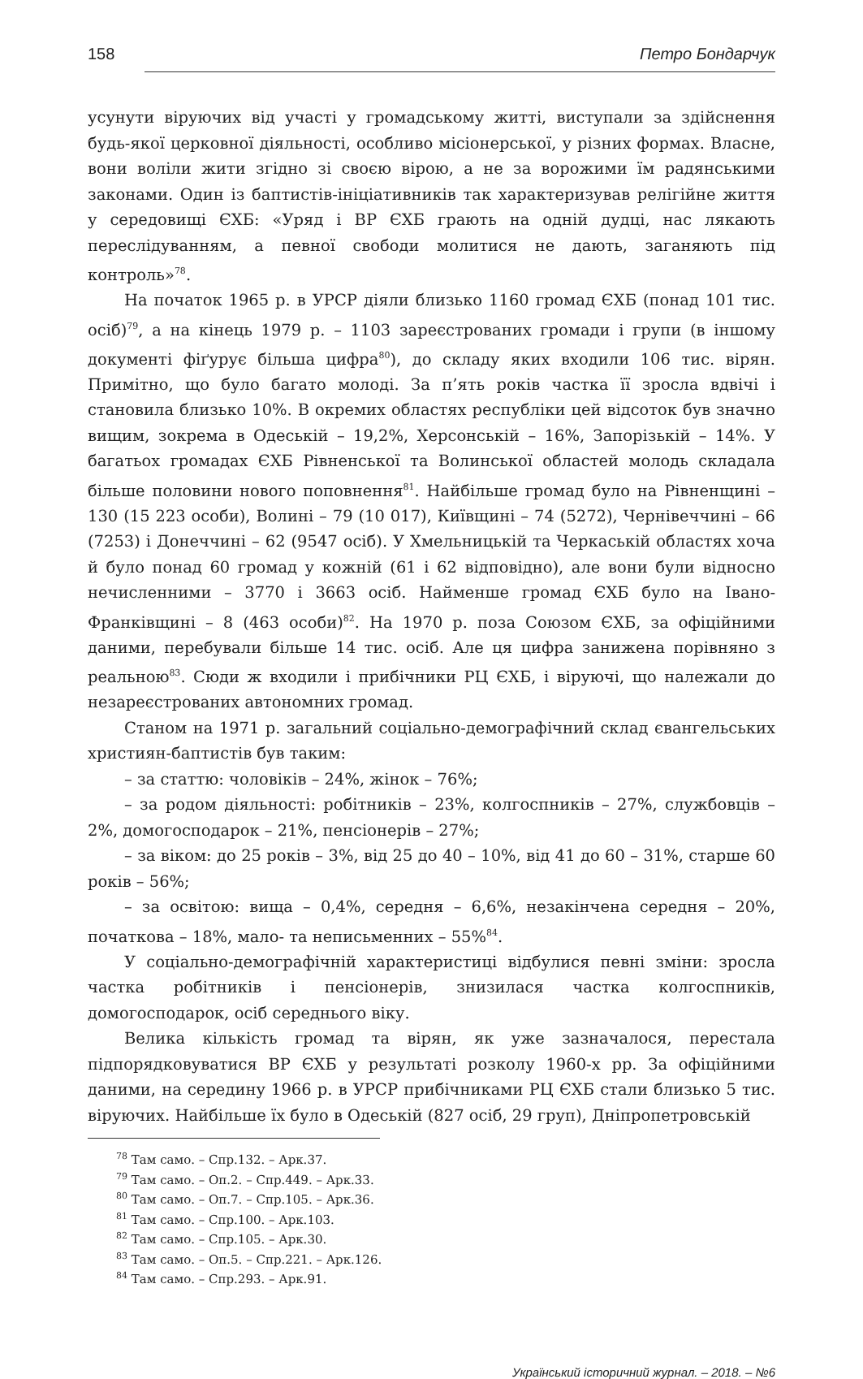158 Петро Бондарчук
усунути віруючих від участі у громадському житті, виступали за здійснення будь-якої церковної діяльності, особливо місіонерської, у різних формах. Власне, вони воліли жити згідно зі своєю вірою, а не за ворожими їм радянськими законами. Один із баптистів-ініціативників так характеризував релігійне життя у середовищі ЄХБ: «Уряд і ВР ЄХБ грають на одній дудці, нас лякають переслідуванням, а певної свободи молитися не дають, заганяють під контроль»<sup>78</sup>.
На початок 1965 р. в УРСР діяли близько 1160 громад ЄХБ (понад 101 тис. осіб)<sup>79</sup>, а на кінець 1979 р. – 1103 зареєстрованих громади і групи (в іншому документі фіґурує більша цифра<sup>80</sup>), до складу яких входили 106 тис. вірян. Примітно, що було багато молоді. За п’ять років частка її зросла вдвічі і становила близько 10%. В окремих областях республіки цей відсоток був значно вищим, зокрема в Одеській – 19,2%, Херсонській – 16%, Запорізькій – 14%. У багатьох громадах ЄХБ Рівненської та Волинської областей молодь складала більше половини нового поповнення<sup>81</sup>. Найбільше громад було на Рівненщині – 130 (15 223 особи), Волині – 79 (10 017), Київщині – 74 (5272), Чернівеччині – 66 (7253) і Донеччині – 62 (9547 осіб). У Хмельницькій та Черкаській областях хоча й було понад 60 громад у кожній (61 і 62 відповідно), але вони були відносно нечисленними – 3770 і 3663 осіб. Найменше громад ЄХБ було на Івано-Франківщині – 8 (463 особи)<sup>82</sup>. На 1970 р. поза Союзом ЄХБ, за офіційними даними, перебували більше 14 тис. осіб. Але ця цифра занижена порівняно з реальною<sup>83</sup>. Сюди ж входили і прибічники РЦ ЄХБ, і віруючі, що належали до незареєстрованих автономних громад.
Станом на 1971 р. загальний соціально-демографічний склад євангельських християн-баптистів був таким:
– за статтю: чоловіків – 24%, жінок – 76%;
– за родом діяльності: робітників – 23%, колгоспників – 27%, службовців – 2%, домогосподарок – 21%, пенсіонерів – 27%;
– за віком: до 25 років – 3%, від 25 до 40 – 10%, від 41 до 60 – 31%, старше 60 років – 56%;
– за освітою: вища – 0,4%, середня – 6,6%, незакінчена середня – 20%, початкова – 18%, мало- та неписьменних – 55%<sup>84</sup>.
У соціально-демографічній характеристиці відбулися певні зміни: зросла частка робітників і пенсіонерів, знизилася частка колгоспників, домогосподарок, осіб середнього віку.
Велика кількість громад та вірян, як уже зазначалося, перестала підпорядковуватися ВР ЄХБ у результаті розколу 1960-х рр. За офіційними даними, на середину 1966 р. в УРСР прибічниками РЦ ЄХБ стали близько 5 тис. віруючих. Найбільше їх було в Одеській (827 осіб, 29 груп), Дніпропетровській
<sup>78</sup> Там само. – Спр.132. – Арк.37.
<sup>79</sup> Там само. – Оп.2. – Спр.449. – Арк.33.
<sup>80</sup> Там само. – Оп.7. – Спр.105. – Арк.36.
<sup>81</sup> Там само. – Спр.100. – Арк.103.
<sup>82</sup> Там само. – Спр.105. – Арк.30.
<sup>83</sup> Там само. – Оп.5. – Спр.221. – Арк.126.
<sup>84</sup> Там само. – Спр.293. – Арк.91.
Український історичний журнал. – 2018. – №6